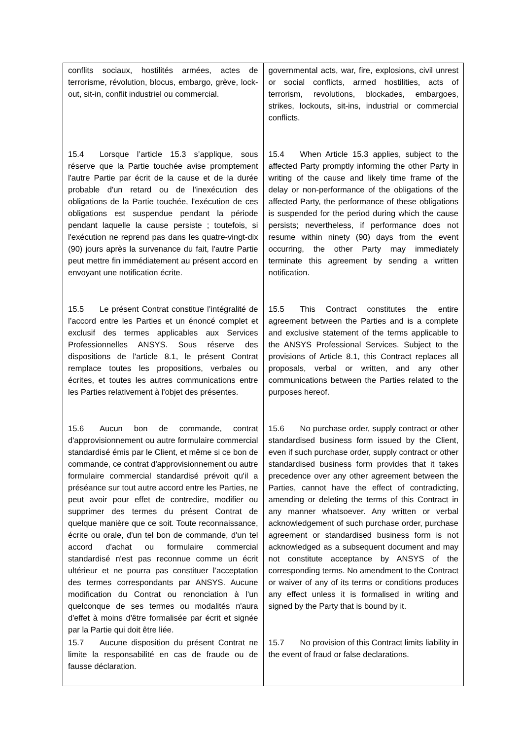| conflits sociaux, hostilités armées, actes de terrorisme, révolution, blocus, embargo, grève, lock-out, sit-in, conflit industriel ou commercial. | governmental acts, war, fire, explosions, civil unrest or social conflicts, armed hostilities, acts of terrorism, revolutions, blockades, embargoes, strikes, lockouts, sit-ins, industrial or commercial conflicts. |
| 15.4 Lorsque l’article 15.3 s’applique, sous réserve que la Partie touchée avise promptement l'autre Partie par écrit de la cause et de la durée probable d'un retard ou de l'inexécution des obligations de la Partie touchée, l'exécution de ces obligations est suspendue pendant la période pendant laquelle la cause persiste ; toutefois, si l'exécution ne reprend pas dans les quatre-vingt-dix (90) jours après la survenance du fait, l'autre Partie peut mettre fin immédiatement au présent accord en envoyant une notification écrite. | 15.4 When Article 15.3 applies, subject to the affected Party promptly informing the other Party in writing of the cause and likely time frame of the delay or non-performance of the obligations of the affected Party, the performance of these obligations is suspended for the period during which the cause persists; nevertheless, if performance does not resume within ninety (90) days from the event occurring, the other Party may immediately terminate this agreement by sending a written notification. |
| 15.5 Le présent Contrat constitue l’intégralité de l’accord entre les Parties et un énoncé complet et exclusif des termes applicables aux Services Professionnelles ANSYS. Sous réserve des dispositions de l'article 8.1, le présent Contrat remplace toutes les propositions, verbales ou écrites, et toutes les autres communications entre les Parties relativement à l'objet des présentes. | 15.5 This Contract constitutes the entire agreement between the Parties and is a complete and exclusive statement of the terms applicable to the ANSYS Professional Services. Subject to the provisions of Article 8.1, this Contract replaces all proposals, verbal or written, and any other communications between the Parties related to the purposes hereof. |
| 15.6 Aucun bon de commande, contrat d'approvisionnement ou autre formulaire commercial standardisé émis par le Client, et même si ce bon de commande, ce contrat d'approvisionnement ou autre formulaire commercial standardisé prévoit qu'il a préséance sur tout autre accord entre les Parties, ne peut avoir pour effet de contredire, modifier ou supprimer des termes du présent Contrat de quelque manière que ce soit. Toute reconnaissance, écrite ou orale, d'un tel bon de commande, d'un tel accord d'achat ou formulaire commercial standardisé n'est pas reconnue comme un écrit ultérieur et ne pourra pas constituer l’acceptation des termes correspondants par ANSYS. Aucune modification du Contrat ou renonciation à l'un quelconque de ses termes ou modalités n'aura d'effet à moins d'être formalisée par écrit et signée par la Partie qui doit être liée. | 15.6 No purchase order, supply contract or other standardised business form issued by the Client, even if such purchase order, supply contract or other standardised business form provides that it takes precedence over any other agreement between the Parties, cannot have the effect of contradicting, amending or deleting the terms of this Contract in any manner whatsoever. Any written or verbal acknowledgement of such purchase order, purchase agreement or standardised business form is not acknowledged as a subsequent document and may not constitute acceptance by ANSYS of the corresponding terms. No amendment to the Contract or waiver of any of its terms or conditions produces any effect unless it is formalised in writing and signed by the Party that is bound by it. |
| 15.7 Aucune disposition du présent Contrat ne limite la responsabilité en cas de fraude ou de fausse déclaration. | 15.7 No provision of this Contract limits liability in the event of fraud or false declarations. |